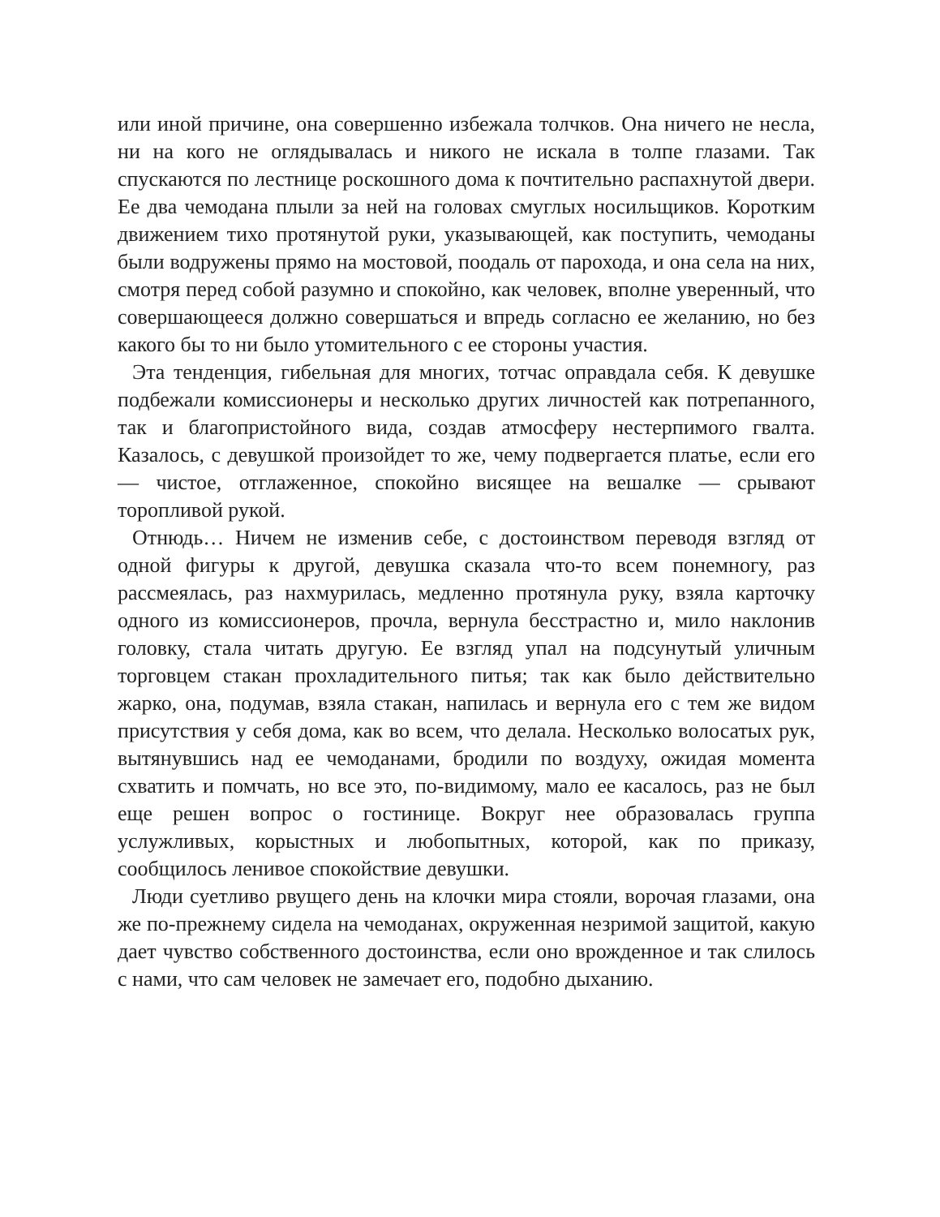или иной причине, она совершенно избежала толчков. Она ничего не несла, ни на кого не оглядывалась и никого не искала в толпе глазами. Так спускаются по лестнице роскошного дома к почтительно распахнутой двери. Ее два чемодана плыли за ней на головах смуглых носильщиков. Коротким движением тихо протянутой руки, указывающей, как поступить, чемоданы были водружены прямо на мостовой, поодаль от парохода, и она села на них, смотря перед собой разумно и спокойно, как человек, вполне уверенный, что совершающееся должно совершаться и впредь согласно ее желанию, но без какого бы то ни было утомительного с ее стороны участия.
Эта тенденция, гибельная для многих, тотчас оправдала себя. К девушке подбежали комиссионеры и несколько других личностей как потрепанного, так и благопристойного вида, создав атмосферу нестерпимого гвалта. Казалось, с девушкой произойдет то же, чему подвергается платье, если его — чистое, отглаженное, спокойно висящее на вешалке — срывают торопливой рукой.
Отнюдь… Ничем не изменив себе, с достоинством переводя взгляд от одной фигуры к другой, девушка сказала что-то всем понемногу, раз рассмеялась, раз нахмурилась, медленно протянула руку, взяла карточку одного из комиссионеров, прочла, вернула бесстрастно и, мило наклонив головку, стала читать другую. Ее взгляд упал на подсунутый уличным торговцем стакан прохладительного питья; так как было действительно жарко, она, подумав, взяла стакан, напилась и вернула его с тем же видом присутствия у себя дома, как во всем, что делала. Несколько волосатых рук, вытянувшись над ее чемоданами, бродили по воздуху, ожидая момента схватить и помчать, но все это, по-видимому, мало ее касалось, раз не был еще решен вопрос о гостинице. Вокруг нее образовалась группа услужливых, корыстных и любопытных, которой, как по приказу, сообщилось ленивое спокойствие девушки.
Люди суетливо рвущего день на клочки мира стояли, ворочая глазами, она же по-прежнему сидела на чемоданах, окруженная незримой защитой, какую дает чувство собственного достоинства, если оно врожденное и так слилось с нами, что сам человек не замечает его, подобно дыханию.